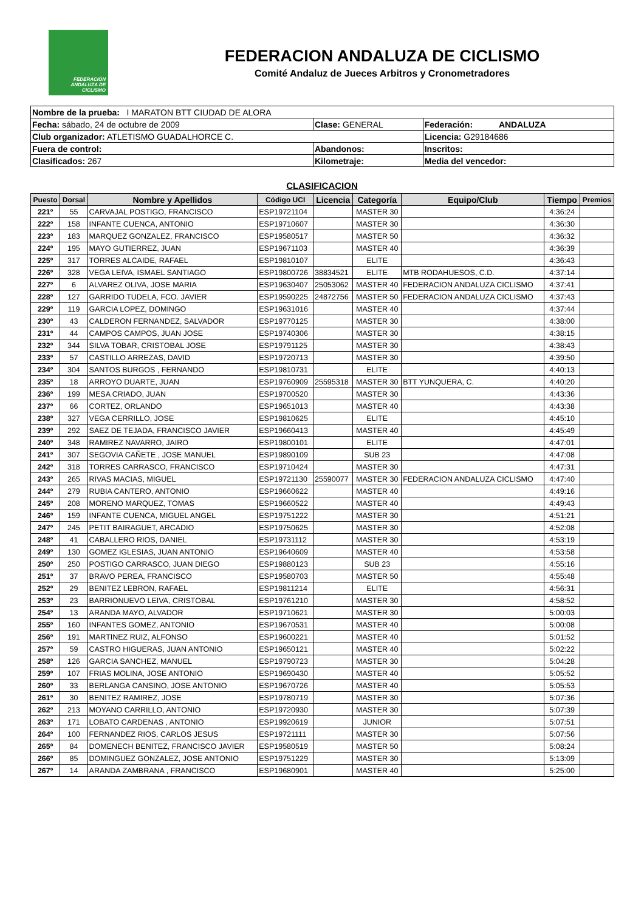FEDERACIÓN ANDALUZA DE CICLISMO
FEDERACION ANDALUZA DE CICLISMO
Comité Andaluz de Jueces Arbitros y Cronometradores
| Nombre de la prueba: I MARATON BTT CIUDAD DE ALORA | | |
| Fecha: sábado, 24 de octubre de 2009 | Clase: GENERAL | Federación: ANDALUZA |
| Club organizador: ATLETISMO GUADALHORCE C. | | Licencia: G29184686 |
| Fuera de control: | Abandonos: | Inscritos: |
| Clasificados: 267 | Kilometraje: | Media del vencedor: |
CLASIFICACION
| Puesto | Dorsal | Nombre y Apellidos | Código UCI | Licencia | Categoría | Equipo/Club | Tiempo | Premios |
| --- | --- | --- | --- | --- | --- | --- | --- | --- |
| 221º | 55 | CARVAJAL POSTIGO, FRANCISCO | ESP19721104 | | MASTER 30 | | 4:36:24 | |
| 222º | 158 | INFANTE CUENCA, ANTONIO | ESP19710607 | | MASTER 30 | | 4:36:30 | |
| 223º | 183 | MARQUEZ GONZALEZ, FRANCISCO | ESP19580517 | | MASTER 50 | | 4:36:32 | |
| 224º | 195 | MAYO GUTIERREZ, JUAN | ESP19671103 | | MASTER 40 | | 4:36:39 | |
| 225º | 317 | TORRES ALCAIDE, RAFAEL | ESP19810107 | | ELITE | | 4:36:43 | |
| 226º | 328 | VEGA LEIVA, ISMAEL SANTIAGO | ESP19800726 | 38834521 | ELITE | MTB RODAHUESOS, C.D. | 4:37:14 | |
| 227º | 6 | ALVAREZ OLIVA, JOSE MARIA | ESP19630407 | 25053062 | MASTER 40 | FEDERACION ANDALUZA CICLISMO | 4:37:41 | |
| 228º | 127 | GARRIDO TUDELA, FCO. JAVIER | ESP19590225 | 24872756 | MASTER 50 | FEDERACION ANDALUZA CICLISMO | 4:37:43 | |
| 229º | 119 | GARCIA LOPEZ, DOMINGO | ESP19631016 | | MASTER 40 | | 4:37:44 | |
| 230º | 43 | CALDERON FERNANDEZ, SALVADOR | ESP19770125 | | MASTER 30 | | 4:38:00 | |
| 231º | 44 | CAMPOS CAMPOS, JUAN JOSE | ESP19740306 | | MASTER 30 | | 4:38:15 | |
| 232º | 344 | SILVA TOBAR, CRISTOBAL JOSE | ESP19791125 | | MASTER 30 | | 4:38:43 | |
| 233º | 57 | CASTILLO ARREZAS, DAVID | ESP19720713 | | MASTER 30 | | 4:39:50 | |
| 234º | 304 | SANTOS BURGOS , FERNANDO | ESP19810731 | | ELITE | | 4:40:13 | |
| 235º | 18 | ARROYO DUARTE, JUAN | ESP19760909 | 25595318 | MASTER 30 | BTT YUNQUERA, C. | 4:40:20 | |
| 236º | 199 | MESA CRIADO, JUAN | ESP19700520 | | MASTER 30 | | 4:43:36 | |
| 237º | 66 | CORTEZ, ORLANDO | ESP19651013 | | MASTER 40 | | 4:43:38 | |
| 238º | 327 | VEGA CERRILLO, JOSE | ESP19810625 | | ELITE | | 4:45:10 | |
| 239º | 292 | SAEZ DE TEJADA, FRANCISCO JAVIER | ESP19660413 | | MASTER 40 | | 4:45:49 | |
| 240º | 348 | RAMIREZ NAVARRO, JAIRO | ESP19800101 | | ELITE | | 4:47:01 | |
| 241º | 307 | SEGOVIA CAÑETE , JOSE MANUEL | ESP19890109 | | SUB 23 | | 4:47:08 | |
| 242º | 318 | TORRES CARRASCO, FRANCISCO | ESP19710424 | | MASTER 30 | | 4:47:31 | |
| 243º | 265 | RIVAS MACIAS, MIGUEL | ESP19721130 | 25590077 | MASTER 30 | FEDERACION ANDALUZA CICLISMO | 4:47:40 | |
| 244º | 279 | RUBIA CANTERO, ANTONIO | ESP19660622 | | MASTER 40 | | 4:49:16 | |
| 245º | 208 | MORENO MARQUEZ, TOMAS | ESP19660522 | | MASTER 40 | | 4:49:43 | |
| 246º | 159 | INFANTE CUENCA, MIGUEL ANGEL | ESP19751222 | | MASTER 30 | | 4:51:21 | |
| 247º | 245 | PETIT BAIRAGUET, ARCADIO | ESP19750625 | | MASTER 30 | | 4:52:08 | |
| 248º | 41 | CABALLERO RIOS, DANIEL | ESP19731112 | | MASTER 30 | | 4:53:19 | |
| 249º | 130 | GOMEZ IGLESIAS, JUAN ANTONIO | ESP19640609 | | MASTER 40 | | 4:53:58 | |
| 250º | 250 | POSTIGO CARRASCO, JUAN DIEGO | ESP19880123 | | SUB 23 | | 4:55:16 | |
| 251º | 37 | BRAVO PEREA, FRANCISCO | ESP19580703 | | MASTER 50 | | 4:55:48 | |
| 252º | 29 | BENITEZ LEBRON, RAFAEL | ESP19811214 | | ELITE | | 4:56:31 | |
| 253º | 23 | BARRIONUEVO LEIVA, CRISTOBAL | ESP19761210 | | MASTER 30 | | 4:58:52 | |
| 254º | 13 | ARANDA MAYO, ALVADOR | ESP19710621 | | MASTER 30 | | 5:00:03 | |
| 255º | 160 | INFANTES GOMEZ, ANTONIO | ESP19670531 | | MASTER 40 | | 5:00:08 | |
| 256º | 191 | MARTINEZ RUIZ, ALFONSO | ESP19600221 | | MASTER 40 | | 5:01:52 | |
| 257º | 59 | CASTRO HIGUERAS, JUAN ANTONIO | ESP19650121 | | MASTER 40 | | 5:02:22 | |
| 258º | 126 | GARCIA SANCHEZ, MANUEL | ESP19790723 | | MASTER 30 | | 5:04:28 | |
| 259º | 107 | FRIAS MOLINA, JOSE ANTONIO | ESP19690430 | | MASTER 40 | | 5:05:52 | |
| 260º | 33 | BERLANGA CANSINO, JOSE ANTONIO | ESP19670726 | | MASTER 40 | | 5:05:53 | |
| 261º | 30 | BENITEZ RAMIREZ, JOSE | ESP19780719 | | MASTER 30 | | 5:07:36 | |
| 262º | 213 | MOYANO CARRILLO, ANTONIO | ESP19720930 | | MASTER 30 | | 5:07:39 | |
| 263º | 171 | LOBATO CARDENAS , ANTONIO | ESP19920619 | | JUNIOR | | 5:07:51 | |
| 264º | 100 | FERNANDEZ RIOS, CARLOS JESUS | ESP19721111 | | MASTER 30 | | 5:07:56 | |
| 265º | 84 | DOMENECH BENITEZ, FRANCISCO JAVIER | ESP19580519 | | MASTER 50 | | 5:08:24 | |
| 266º | 85 | DOMINGUEZ GONZALEZ, JOSE ANTONIO | ESP19751229 | | MASTER 30 | | 5:13:09 | |
| 267º | 14 | ARANDA ZAMBRANA , FRANCISCO | ESP19680901 | | MASTER 40 | | 5:25:00 | |